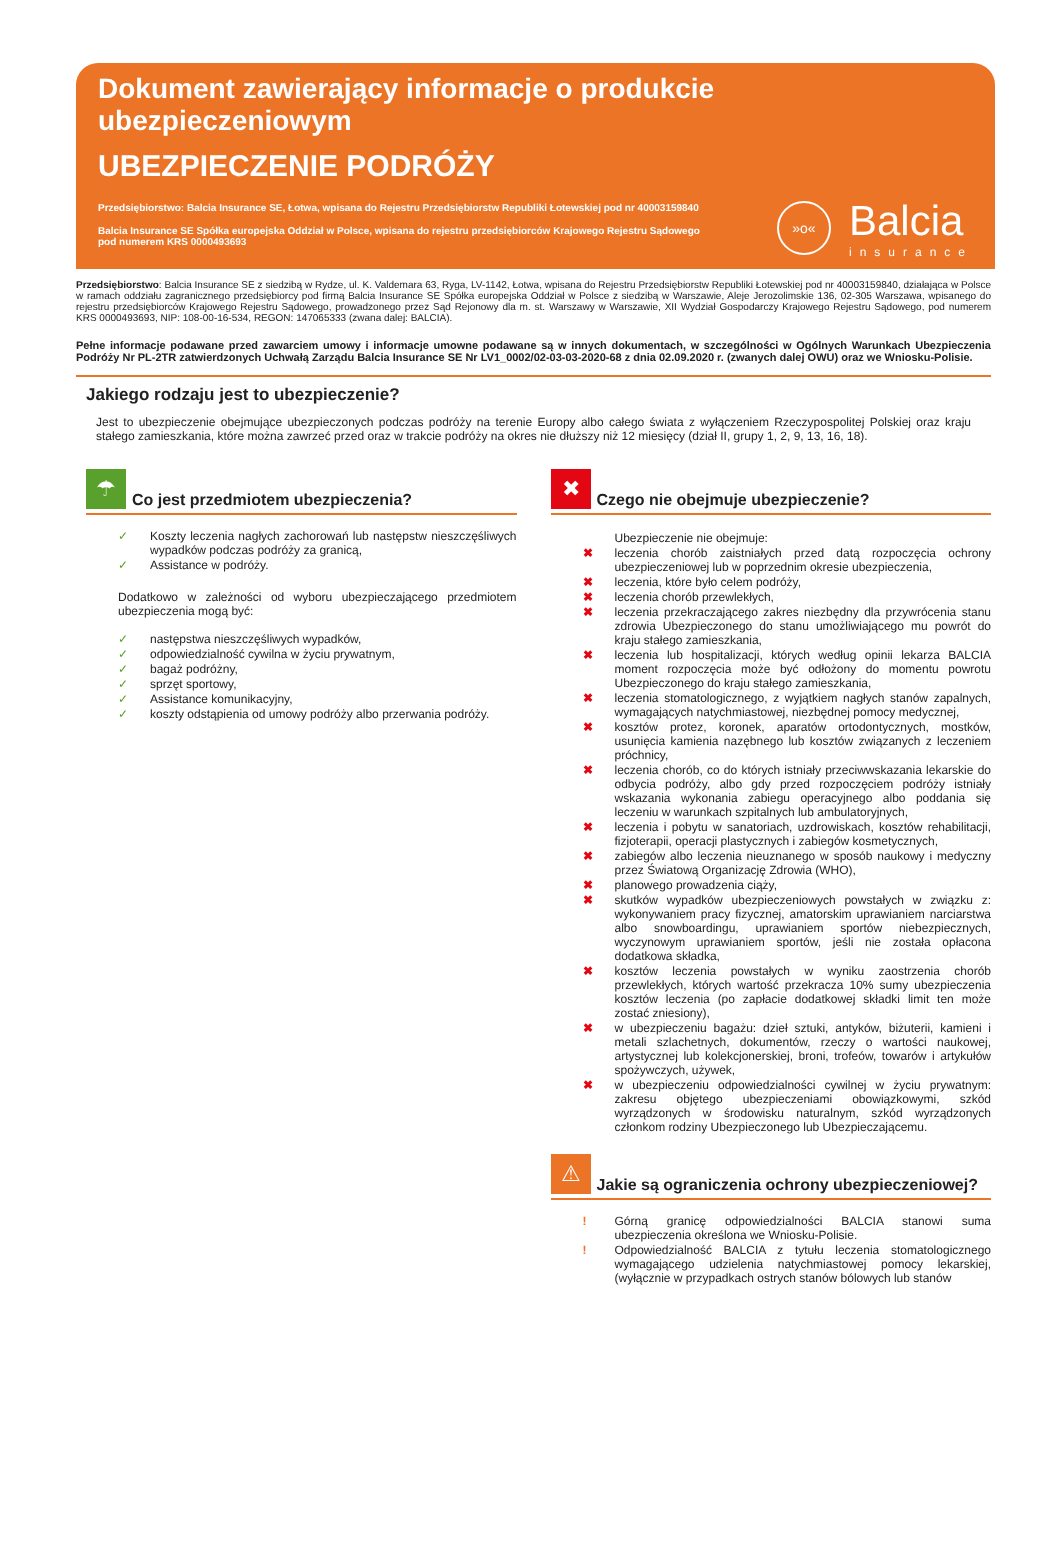Dokument zawierający informacje o produkcie ubezpieczeniowym
UBEZPIECZENIE PODRÓŻY
Przedsiębiorstwo: Balcia Insurance SE, Łotwa, wpisana do Rejestru Przedsiębiorstw Republiki Łotewskiej pod nr 40003159840
Balcia Insurance SE Spółka europejska Oddział w Polsce, wpisana do rejestru przedsiębiorców Krajowego Rejestru Sądowego pod numerem KRS 0000493693
»o«
Balcia
insurance
Przedsiębiorstwo: Balcia Insurance SE z siedzibą w Rydze, ul. K. Valdemara 63, Ryga, LV-1142, Łotwa, wpisana do Rejestru Przedsiębiorstw Republiki Łotewskiej pod nr 40003159840, działająca w Polsce w ramach oddziału zagranicznego przedsiębiorcy pod firmą Balcia Insurance SE Spółka europejska Oddział w Polsce z siedzibą w Warszawie, Aleje Jerozolimskie 136, 02-305 Warszawa, wpisanego do rejestru przedsiębiorców Krajowego Rejestru Sądowego, prowadzonego przez Sąd Rejonowy dla m. st. Warszawy w Warszawie, XII Wydział Gospodarczy Krajowego Rejestru Sądowego, pod numerem KRS 0000493693, NIP: 108-00-16-534, REGON: 147065333 (zwana dalej: BALCIA).
Pełne informacje podawane przed zawarciem umowy i informacje umowne podawane są w innych dokumentach, w szczególności w Ogólnych Warunkach Ubezpieczenia Podróży Nr PL-2TR zatwierdzonych Uchwałą Zarządu Balcia Insurance SE Nr LV1_0002/02-03-03-2020-68 z dnia 02.09.2020 r. (zwanych dalej OWU) oraz we Wniosku-Polisie.
Jakiego rodzaju jest to ubezpieczenie?
Jest to ubezpieczenie obejmujące ubezpieczonych podczas podróży na terenie Europy albo całego świata z wyłączeniem Rzeczypospolitej Polskiej oraz kraju stałego zamieszkania, które można zawrzeć przed oraz w trakcie podróży na okres nie dłuższy niż 12 miesięcy (dział II, grupy 1, 2, 9, 13, 16, 18).
☂
Co jest przedmiotem ubezpieczenia?
✓ Koszty leczenia nagłych zachorowań lub następstw nieszczęśliwych wypadków podczas podróży za granicą,
✓ Assistance w podróży.
Dodatkowo w zależności od wyboru ubezpieczającego przedmiotem ubezpieczenia mogą być:
✓ następstwa nieszczęśliwych wypadków,
✓ odpowiedzialność cywilna w życiu prywatnym,
✓ bagaż podróżny,
✓ sprzęt sportowy,
✓ Assistance komunikacyjny,
✓ koszty odstąpienia od umowy podróży albo przerwania podróży.
✖
Czego nie obejmuje ubezpieczenie?
Ubezpieczenie nie obejmuje:
✖ leczenia chorób zaistniałych przed datą rozpoczęcia ochrony ubezpieczeniowej lub w poprzednim okresie ubezpieczenia,
✖ leczenia, które było celem podróży,
✖ leczenia chorób przewlekłych,
✖ leczenia przekraczającego zakres niezbędny dla przywrócenia stanu zdrowia Ubezpieczonego do stanu umożliwiającego mu powrót do kraju stałego zamieszkania,
✖ leczenia lub hospitalizacji, których według opinii lekarza BALCIA moment rozpoczęcia może być odłożony do momentu powrotu Ubezpieczonego do kraju stałego zamieszkania,
✖ leczenia stomatologicznego, z wyjątkiem nagłych stanów zapalnych, wymagających natychmiastowej, niezbędnej pomocy medycznej,
✖ kosztów protez, koronek, aparatów ortodontycznych, mostków, usunięcia kamienia nazębnego lub kosztów związanych z leczeniem próchnicy,
✖ leczenia chorób, co do których istniały przeciwwskazania lekarskie do odbycia podróży, albo gdy przed rozpoczęciem podróży istniały wskazania wykonania zabiegu operacyjnego albo poddania się leczeniu w warunkach szpitalnych lub ambulatoryjnych,
✖ leczenia i pobytu w sanatoriach, uzdrowiskach, kosztów rehabilitacji, fizjoterapii, operacji plastycznych i zabiegów kosmetycznych,
✖ zabiegów albo leczenia nieuznanego w sposób naukowy i medyczny przez Światową Organizację Zdrowia (WHO),
✖ planowego prowadzenia ciąży,
✖ skutków wypadków ubezpieczeniowych powstałych w związku z: wykonywaniem pracy fizycznej, amatorskim uprawianiem narciarstwa albo snowboardingu, uprawianiem sportów niebezpiecznych, wyczynowym uprawianiem sportów, jeśli nie została opłacona dodatkowa składka,
✖ kosztów leczenia powstałych w wyniku zaostrzenia chorób przewlekłych, których wartość przekracza 10% sumy ubezpieczenia kosztów leczenia (po zapłacie dodatkowej składki limit ten może zostać zniesiony),
✖ w ubezpieczeniu bagażu: dzieł sztuki, antyków, biżuterii, kamieni i metali szlachetnych, dokumentów, rzeczy o wartości naukowej, artystycznej lub kolekcjonerskiej, broni, trofeów, towarów i artykułów spożywczych, używek,
✖ w ubezpieczeniu odpowiedzialności cywilnej w życiu prywatnym: zakresu objętego ubezpieczeniami obowiązkowymi, szkód wyrządzonych w środowisku naturalnym, szkód wyrządzonych członkom rodziny Ubezpieczonego lub Ubezpieczającemu.
⚠
Jakie są ograniczenia ochrony ubezpieczeniowej?
! Górną granicę odpowiedzialności BALCIA stanowi suma ubezpieczenia określona we Wniosku-Polisie.
! Odpowiedzialność BALCIA z tytułu leczenia stomatologicznego wymagającego udzielenia natychmiastowej pomocy lekarskiej, (wyłącznie w przypadkach ostrych stanów bólowych lub stanów